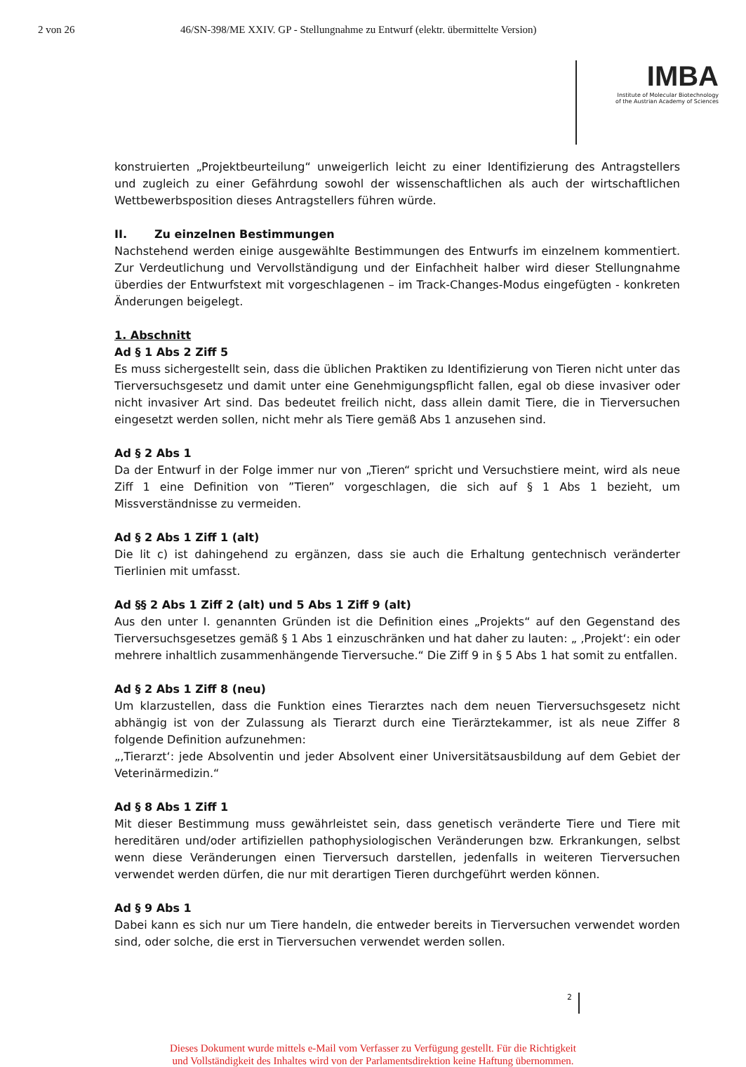2 von 26 46/SN-398/ME XXIV. GP - Stellungnahme zu Entwurf (elektr. übermittelte Version)
IMBA
Institute of Molecular Biotechnology
of the Austrian Academy of Sciences
konstruierten „Projektbeurteilung“ unweigerlich leicht zu einer Identifizierung des Antragstellers und zugleich zu einer Gefährdung sowohl der wissenschaftlichen als auch der wirtschaftlichen Wettbewerbsposition dieses Antragstellers führen würde.
II. Zu einzelnen Bestimmungen
Nachstehend werden einige ausgewählte Bestimmungen des Entwurfs im einzelnem kommentiert. Zur Verdeutlichung und Vervollständigung und der Einfachheit halber wird dieser Stellungnahme überdies der Entwurfstext mit vorgeschlagenen – im Track-Changes-Modus eingefügten - konkreten Änderungen beigelegt.
1. Abschnitt
Ad § 1 Abs 2 Ziff 5
Es muss sichergestellt sein, dass die üblichen Praktiken zu Identifizierung von Tieren nicht unter das Tierversuchsgesetz und damit unter eine Genehmigungspflicht fallen, egal ob diese invasiver oder nicht invasiver Art sind. Das bedeutet freilich nicht, dass allein damit Tiere, die in Tierversuchen eingesetzt werden sollen, nicht mehr als Tiere gemäß Abs 1 anzusehen sind.
Ad § 2 Abs 1
Da der Entwurf in der Folge immer nur von „Tieren“ spricht und Versuchstiere meint, wird als neue Ziff 1 eine Definition von ”Tieren” vorgeschlagen, die sich auf § 1 Abs 1 bezieht, um Missverständnisse zu vermeiden.
Ad § 2 Abs 1 Ziff 1 (alt)
Die lit c) ist dahingehend zu ergänzen, dass sie auch die Erhaltung gentechnisch veränderter Tierlinien mit umfasst.
Ad §§ 2 Abs 1 Ziff 2 (alt) und 5 Abs 1 Ziff 9 (alt)
Aus den unter I. genannten Gründen ist die Definition eines „Projekts“ auf den Gegenstand des Tierversuchsgesetzes gemäß § 1 Abs 1 einzuschränken und hat daher zu lauten: „ ‚Projekt‘: ein oder mehrere inhaltlich zusammenhängende Tierversuche.“ Die Ziff 9 in § 5 Abs 1 hat somit zu entfallen.
Ad § 2 Abs 1 Ziff 8 (neu)
Um klarzustellen, dass die Funktion eines Tierarztes nach dem neuen Tierversuchsgesetz nicht abhängig ist von der Zulassung als Tierarzt durch eine Tierärztekammer, ist als neue Ziffer 8 folgende Definition aufzunehmen:
„‚Tierarzt‘: jede Absolventin und jeder Absolvent einer Universitätsausbildung auf dem Gebiet der Veterinärmedizin.“
Ad § 8 Abs 1 Ziff 1
Mit dieser Bestimmung muss gewährleistet sein, dass genetisch veränderte Tiere und Tiere mit hereditären und/oder artifiziellen pathophysiologischen Veränderungen bzw. Erkrankungen, selbst wenn diese Veränderungen einen Tierversuch darstellen, jedenfalls in weiteren Tierversuchen verwendet werden dürfen, die nur mit derartigen Tieren durchgeführt werden können.
Ad § 9 Abs 1
Dabei kann es sich nur um Tiere handeln, die entweder bereits in Tierversuchen verwendet worden sind, oder solche, die erst in Tierversuchen verwendet werden sollen.
2
Dieses Dokument wurde mittels e-Mail vom Verfasser zu Verfügung gestellt. Für die Richtigkeit
und Vollständigkeit des Inhaltes wird von der Parlamentsdirektion keine Haftung übernommen.